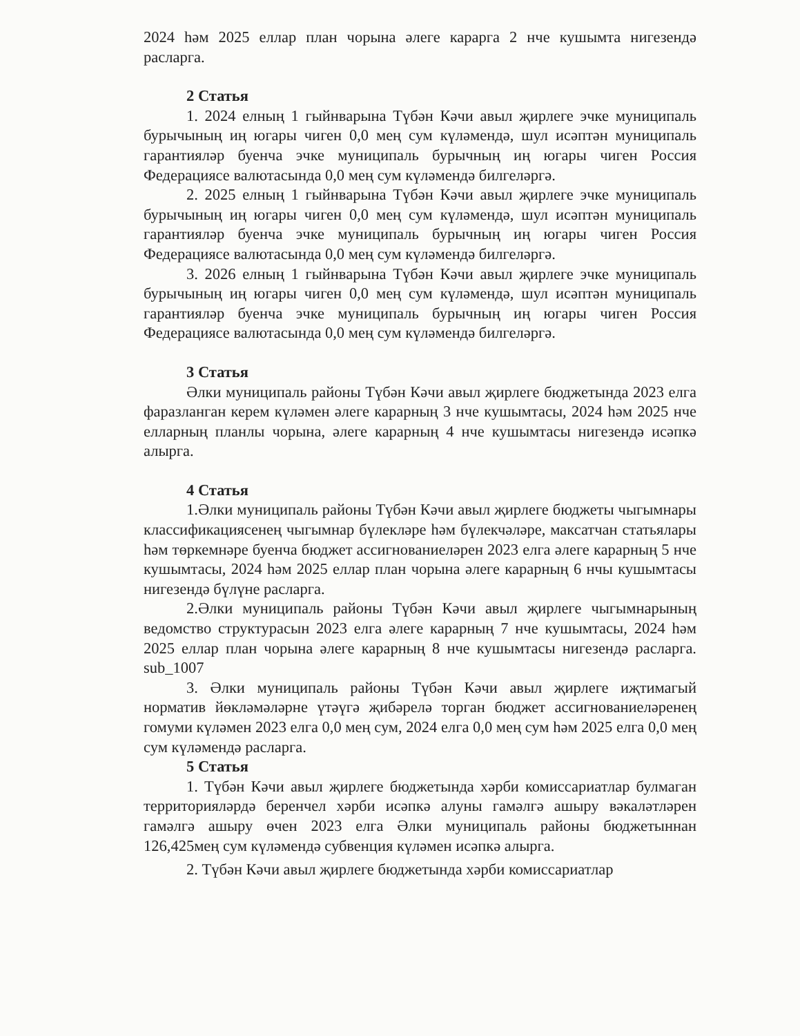2024 һәм 2025 еллар план чорына әлеге карарга 2 нче кушымта нигезендә расларга.
2 Статья
1. 2024 елның 1 гыйнварына Түбән Кәчи авыл җирлеге эчке муниципаль бурычының иң югары чиген 0,0 мең сум күләмендә, шул исәптән муниципаль гарантияләр буенча эчке муниципаль бурычның иң югары чиген Россия Федерациясе валютасында 0,0 мең сум күләмендә билгеләргә.
2. 2025 елның 1 гыйнварына Түбән Кәчи авыл җирлеге эчке муниципаль бурычының иң югары чиген 0,0 мең сум күләмендә, шул исәптән муниципаль гарантияләр буенча эчке муниципаль бурычның иң югары чиген Россия Федерациясе валютасында 0,0 мең сум күләмендә билгеләргә.
3. 2026 елның 1 гыйнварына Түбән Кәчи авыл җирлеге эчке муниципаль бурычының иң югары чиген 0,0 мең сум күләмендә, шул исәптән муниципаль гарантияләр буенча эчке муниципаль бурычның иң югары чиген Россия Федерациясе валютасында 0,0 мең сум күләмендә билгеләргә.
3 Статья
Әлки муниципаль районы Түбән Кәчи авыл җирлеге бюджетында 2023 елга фаразланган керем күләмен әлеге карарның 3 нче кушымтасы, 2024 һәм 2025 нче елларның планлы чорына, әлеге карарның 4 нче кушымтасы нигезендә исәпкә алырга.
4 Статья
1.Әлки муниципаль районы Түбән Кәчи авыл җирлеге бюджеты чыгымнары классификациясенең чыгымнар бүлекләре һәм бүлекчәләре, максатчан статьялары һәм төркемнәре буенча бюджет ассигнованиеләрен 2023 елга әлеге карарның 5 нче кушымтасы, 2024 һәм 2025 еллар план чорына әлеге карарның 6 нчы кушымтасы нигезендә бүлүне расларга.
2.Әлки муниципаль районы Түбән Кәчи авыл җирлеге чыгымнарының ведомство структурасын 2023 елга әлеге карарның 7 нче кушымтасы, 2024 һәм 2025 еллар план чорына әлеге карарның 8 нче кушымтасы нигезендә расларга. sub_1007
3. Әлки муниципаль районы Түбән Кәчи авыл җирлеге иҗтимагый норматив йөкләмәләрне үтәүгә җибәрелә торган бюджет ассигнованиеләренең гомуми күләмен 2023 елга 0,0 мең сум, 2024 елга 0,0 мең сум һәм 2025 елга 0,0 мең сум күләмендә расларга.
5 Статья
1. Түбән Кәчи авыл җирлеге бюджетында хәрби комиссариатлар булмаган территорияләрдә беренчел хәрби исәпкә алуны гамәлгә ашыру вәкаләтләрен гамәлгә ашыру өчен 2023 елга Әлки муниципаль районы бюджетыннан 126,425мең сум күләмендә субвенция күләмен исәпкә алырга.
2. Түбән Кәчи авыл җирлеге бюджетында хәрби комиссариатлар